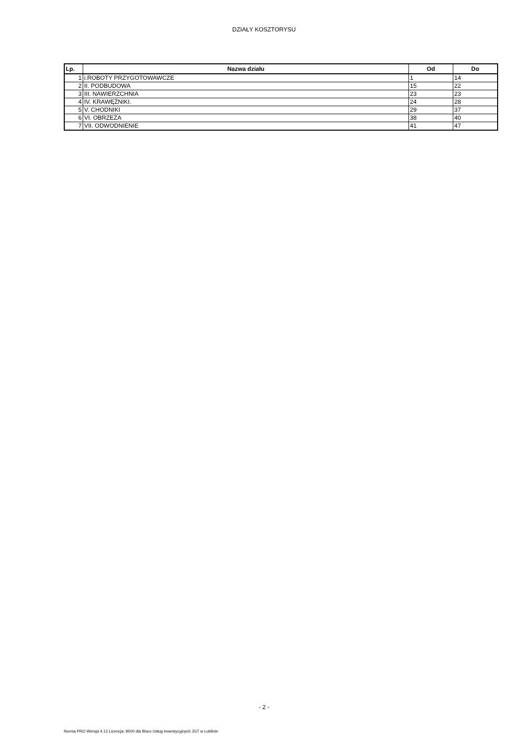DZIAŁY KOSZTORYSU
| Lp. | Nazwa działu | Od | Do |
| --- | --- | --- | --- |
| 1 | i.ROBOTY PRZYGOTOWAWCZE | 1 | 14 |
| 2 | II. PODBUDOWA | 15 | 22 |
| 3 | III. NAWIERZCHNIA | 23 | 23 |
| 4 | IV. KRAWĘŻNIKI. | 24 | 28 |
| 5 | V. CHODNIKI | 29 | 37 |
| 6 | VI. OBRZEŻA | 38 | 40 |
| 7 | VII. ODWODNIENIE | 41 | 47 |
- 2 -
Norma PRO Wersja 4.12 Licencja: 9500 dla Biuro Usług Inwestycyjnych JGT w Lublinie